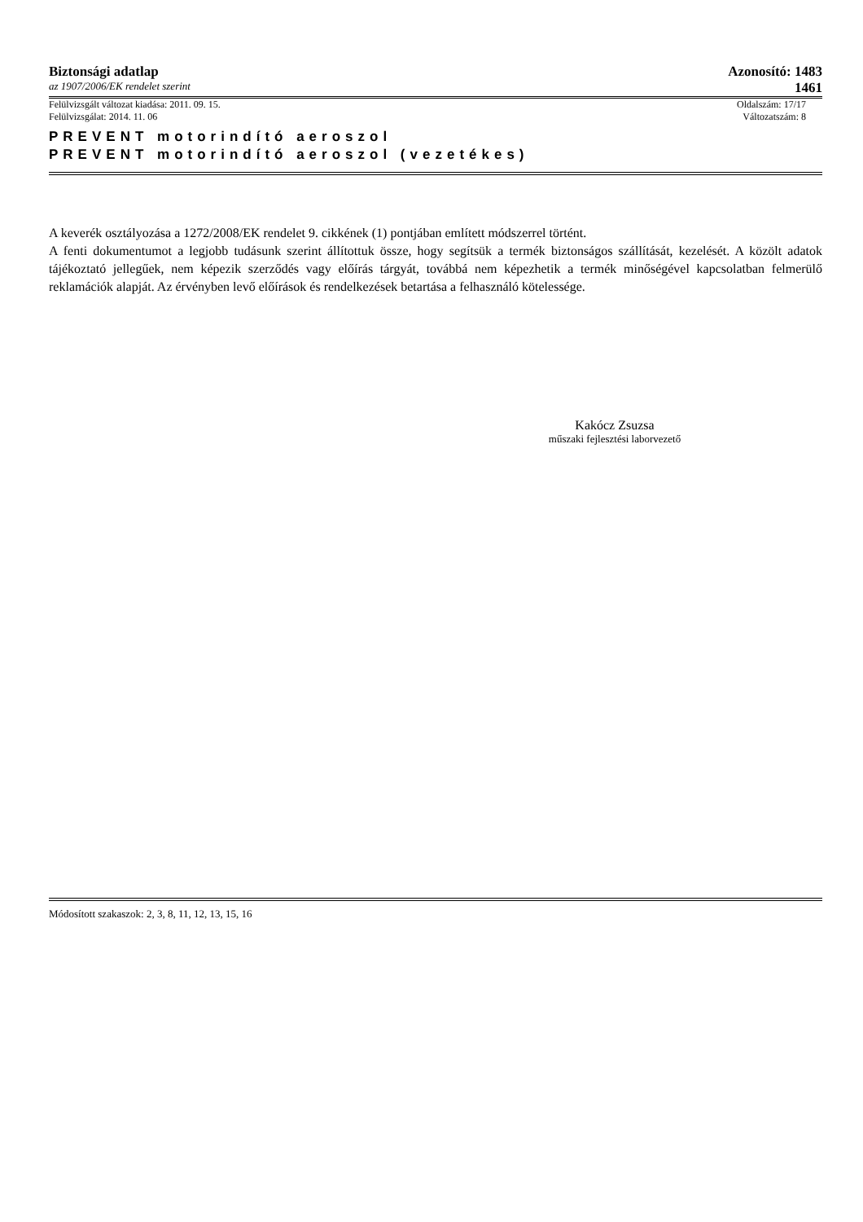Biztonsági adatlap Azonosító: 1483
az 1907/2006/EK rendelet szerint 1461
Felülvizsgált változat kiadása: 2011. 09. 15. Oldalszám: 17/17
Felülvizsgálat: 2014. 11. 06 Változatszám: 8
PREVENT motorindító aeroszol
PREVENT motorindító aeroszol (vezetékes)
A keverék osztályozása a 1272/2008/EK rendelet 9. cikkének (1) pontjában említett módszerrel történt.
A fenti dokumentumot a legjobb tudásunk szerint állítottuk össze, hogy segítsük a termék biztonságos szállítását, kezelését. A közölt adatok tájékoztató jellegűek, nem képezik szerződés vagy előírás tárgyát, továbbá nem képezhetik a termék minőségével kapcsolatban felmerülő reklamációk alapját. Az érvényben levő előírások és rendelkezések betartása a felhasználó kötelessége.
Kakócz Zsuzsa
műszaki fejlesztési laborvezető
Módosított szakaszok: 2, 3, 8, 11, 12, 13, 15, 16